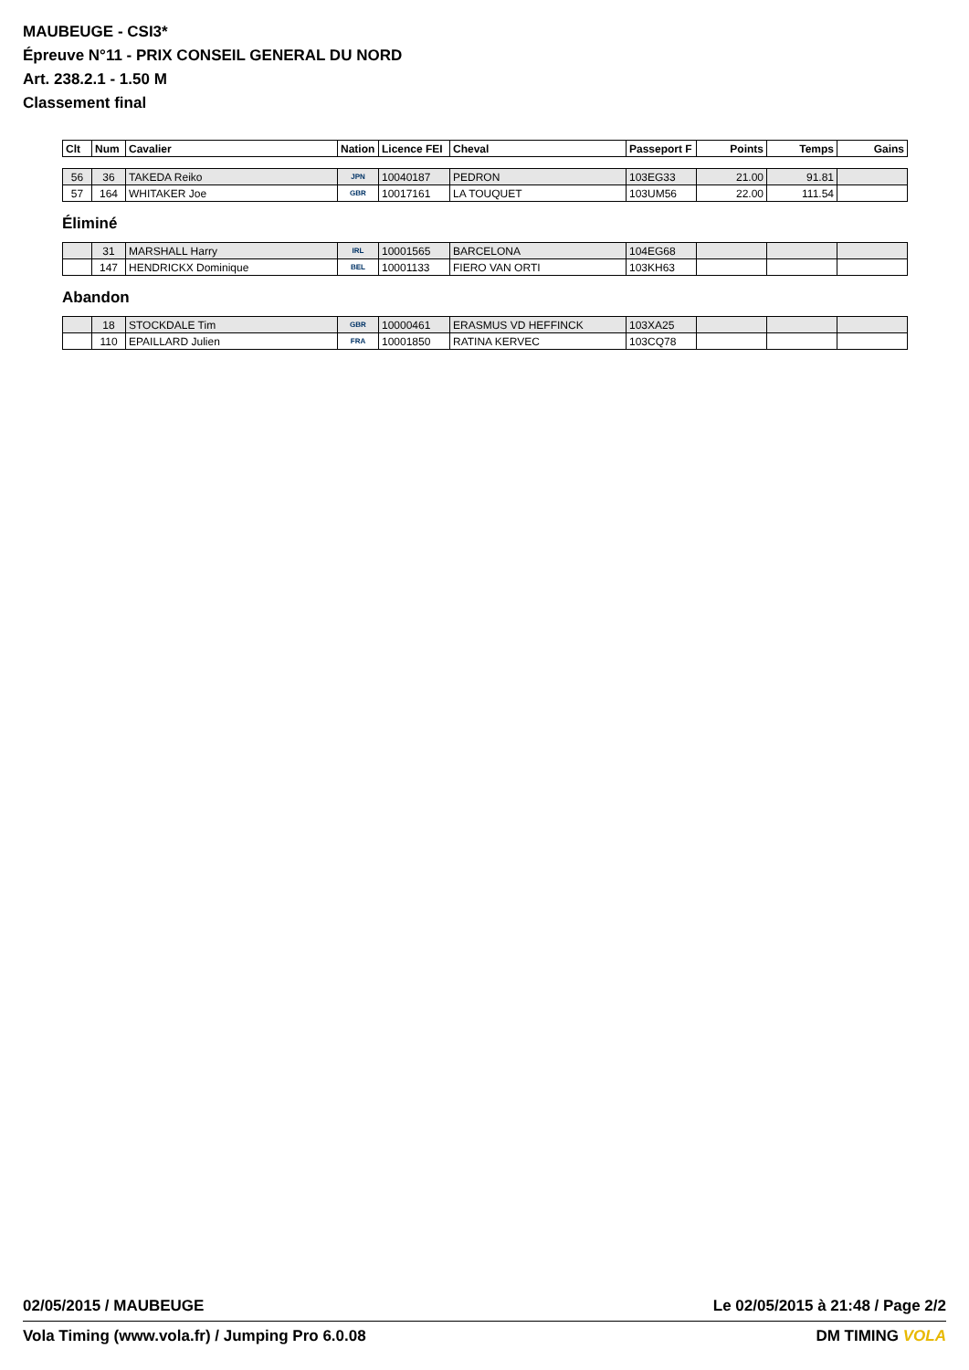MAUBEUGE - CSI3*
Épreuve N°11 - PRIX CONSEIL GENERAL DU NORD
Art. 238.2.1 - 1.50 M
Classement final
| Clt | Num | Cavalier | Nation | Licence FEI | Cheval | Passeport F | Points | Temps | Gains |
| --- | --- | --- | --- | --- | --- | --- | --- | --- | --- |
| 56 | 36 | TAKEDA Reiko | JPN | 10040187 | PEDRON | 103EG33 | 21.00 | 91.81 | |
| 57 | 164 | WHITAKER Joe | GBR | 10017161 | LA TOUQUET | 103UM56 | 22.00 | 111.54 | |
Éliminé
| | 31 | MARSHALL Harry | IRL | 10001565 | BARCELONA | 104EG68 | | | |
| | 147 | HENDRICKX Dominique | BEL | 10001133 | FIERO VAN ORTI | 103KH63 | | | |
Abandon
| | 18 | STOCKDALE Tim | GBR | 10000461 | ERASMUS VD HEFFINCK | 103XA25 | | | |
| | 110 | EPAILLARD Julien | FRA | 10001850 | RATINA KERVEC | 103CQ78 | | | |
02/05/2015 / MAUBEUGE Le 02/05/2015 à 21:48 / Page 2/2
Vola Timing (www.vola.fr) / Jumping Pro 6.0.08 DM TIMING VOLA